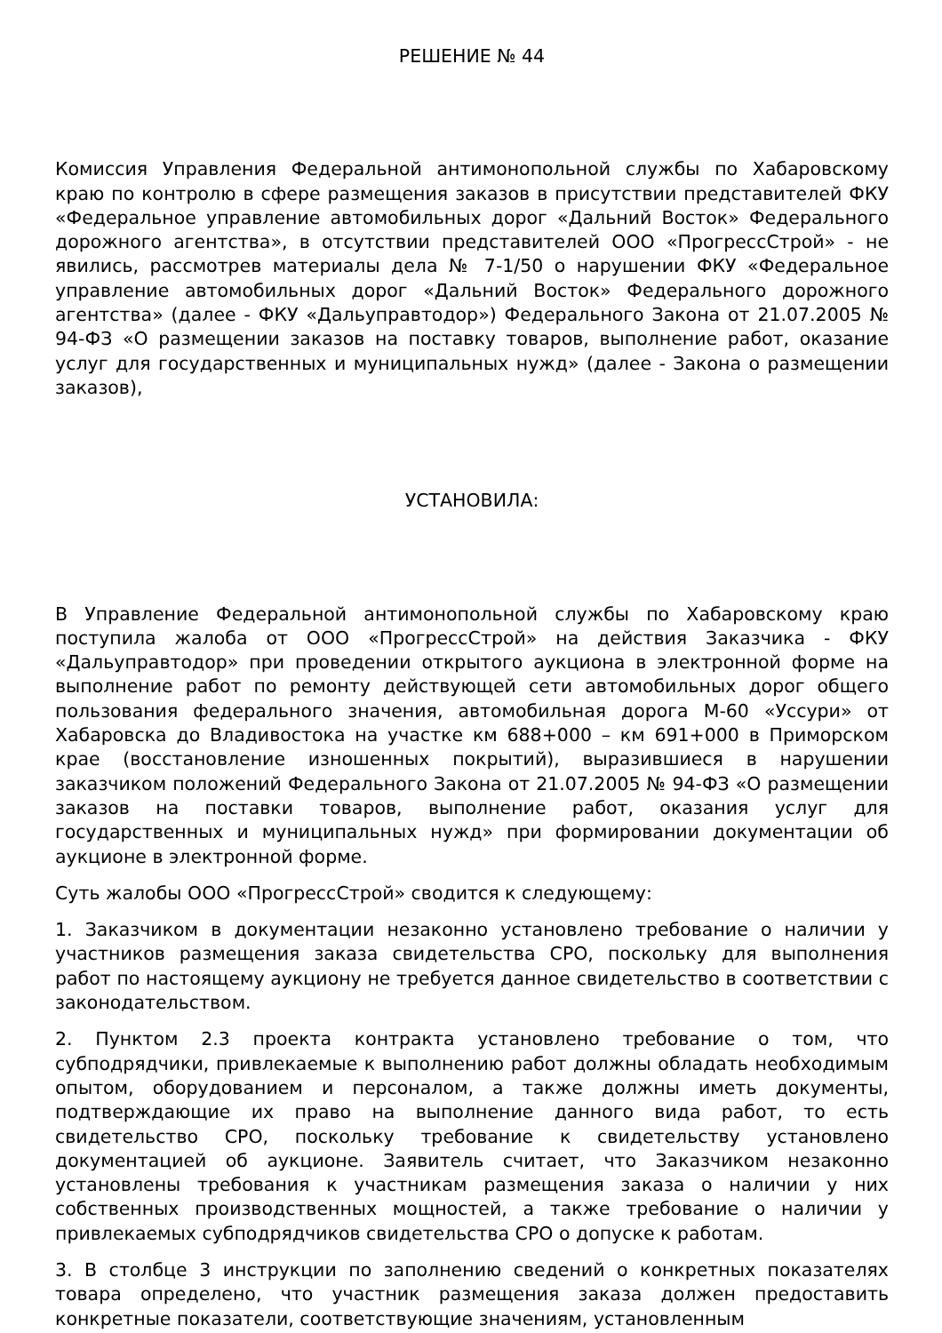РЕШЕНИЕ № 44
Комиссия Управления Федеральной антимонопольной службы по Хабаровскому краю по контролю в сфере размещения заказов в присутствии представителей ФКУ «Федеральное управление автомобильных дорог «Дальний Восток» Федерального дорожного агентства», в отсутствии представителей ООО «ПрогрессСтрой» - не явились, рассмотрев материалы дела № 7-1/50 о нарушении ФКУ «Федеральное управление автомобильных дорог «Дальний Восток» Федерального дорожного агентства» (далее - ФКУ «Дальуправтодор») Федерального Закона от 21.07.2005 № 94-ФЗ «О размещении заказов на поставку товаров, выполнение работ, оказание услуг для государственных и муниципальных нужд» (далее - Закона о размещении заказов),
УСТАНОВИЛА:
В Управление Федеральной антимонопольной службы по Хабаровскому краю поступила жалоба от ООО «ПрогрессСтрой» на действия Заказчика - ФКУ «Дальуправтодор» при проведении открытого аукциона в электронной форме на выполнение работ по ремонту действующей сети автомобильных дорог общего пользования федерального значения, автомобильная дорога М-60 «Уссури» от Хабаровска до Владивостока на участке км 688+000 – км 691+000 в Приморском крае (восстановление изношенных покрытий), выразившиеся в нарушении заказчиком положений Федерального Закона от 21.07.2005 № 94-ФЗ «О размещении заказов на поставки товаров, выполнение работ, оказания услуг для государственных и муниципальных нужд» при формировании документации об аукционе в электронной форме.
Суть жалобы ООО «ПрогрессСтрой» сводится к следующему:
1. Заказчиком в документации незаконно установлено требование о наличии у участников размещения заказа свидетельства СРО, поскольку для выполнения работ по настоящему аукциону не требуется данное свидетельство в соответствии с законодательством.
2. Пунктом 2.3 проекта контракта установлено требование о том, что субподрядчики, привлекаемые к выполнению работ должны обладать необходимым опытом, оборудованием и персоналом, а также должны иметь документы, подтверждающие их право на выполнение данного вида работ, то есть свидетельство СРО, поскольку требование к свидетельству установлено документацией об аукционе. Заявитель считает, что Заказчиком незаконно установлены требования к участникам размещения заказа о наличии у них собственных производственных мощностей, а также требование о наличии у привлекаемых субподрядчиков свидетельства СРО о допуске к работам.
3. В столбце 3 инструкции по заполнению сведений о конкретных показателях товара определено, что участник размещения заказа должен предоставить конкретные показатели, соответствующие значениям, установленным